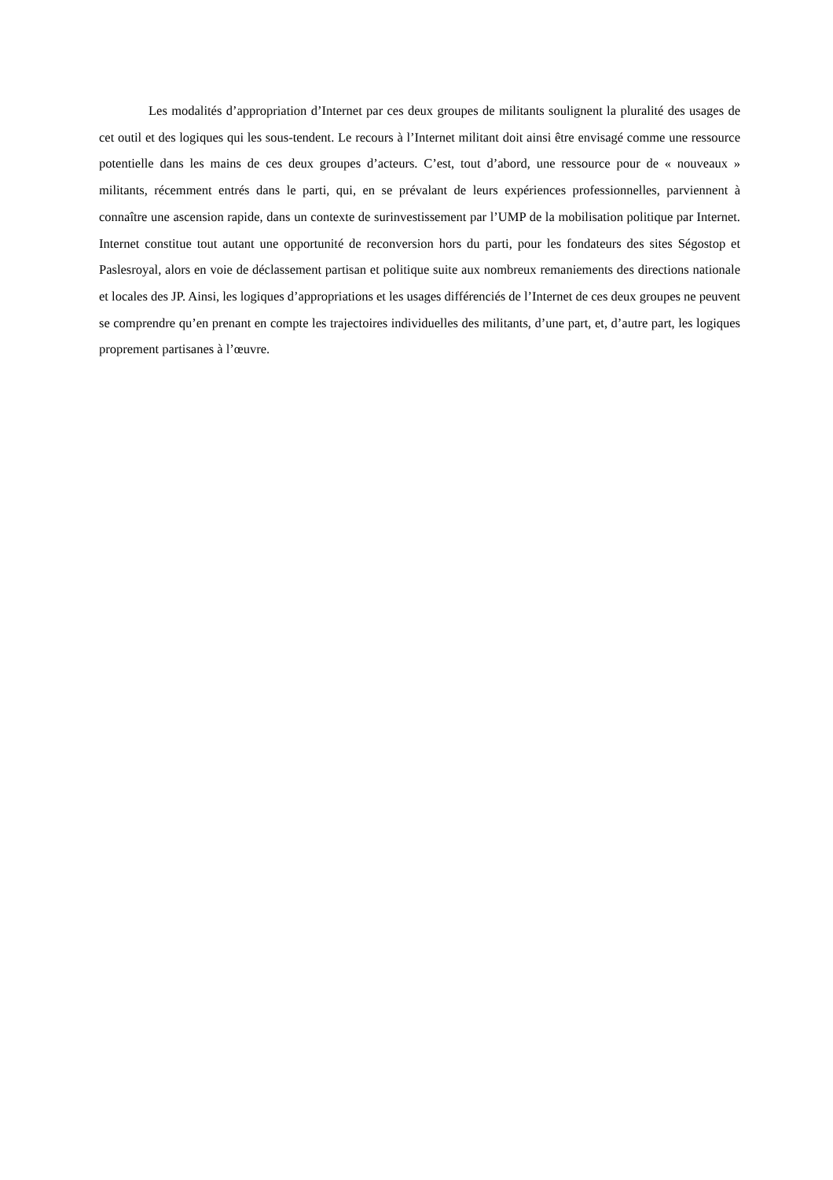Les modalités d’appropriation d’Internet par ces deux groupes de militants soulignent la pluralité des usages de cet outil et des logiques qui les sous-tendent. Le recours à l’Internet militant doit ainsi être envisagé comme une ressource potentielle dans les mains de ces deux groupes d’acteurs. C’est, tout d’abord, une ressource pour de « nouveaux » militants, récemment entrés dans le parti, qui, en se prévalant de leurs expériences professionnelles, parviennent à connaître une ascension rapide, dans un contexte de surinvestissement par l’UMP de la mobilisation politique par Internet. Internet constitue tout autant une opportunité de reconversion hors du parti, pour les fondateurs des sites Ségostop et Paslesroyal, alors en voie de déclassement partisan et politique suite aux nombreux remaniements des directions nationale et locales des JP. Ainsi, les logiques d’appropriations et les usages différenciés de l’Internet de ces deux groupes ne peuvent se comprendre qu’en prenant en compte les trajectoires individuelles des militants, d’une part, et, d’autre part, les logiques proprement partisanes à l’œuvre.